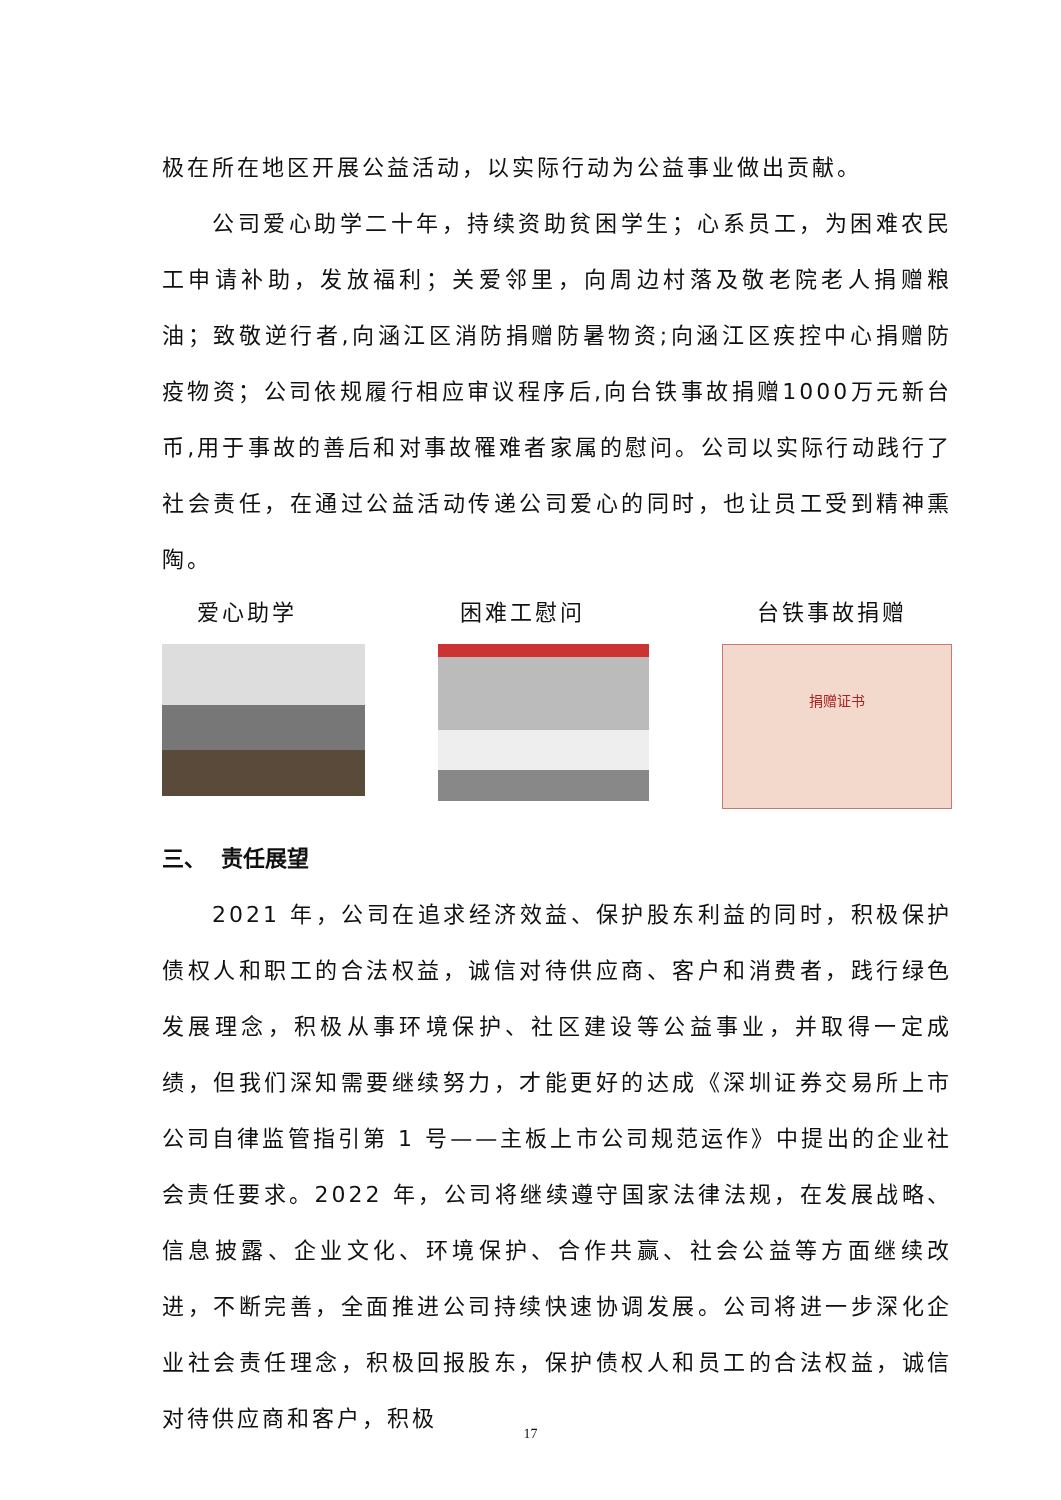极在所在地区开展公益活动，以实际行动为公益事业做出贡献。
公司爱心助学二十年，持续资助贫困学生；心系员工，为困难农民工申请补助，发放福利；关爱邻里，向周边村落及敬老院老人捐赠粮油；致敬逆行者,向涵江区消防捐赠防暑物资;向涵江区疾控中心捐赠防疫物资；公司依规履行相应审议程序后,向台铁事故捐赠1000万元新台币,用于事故的善后和对事故罹难者家属的慰问。公司以实际行动践行了社会责任，在通过公益活动传递公司爱心的同时，也让员工受到精神熏陶。
爱心助学 困难工慰问 台铁事故捐赠
捐赠证书
三、 责任展望
2021 年，公司在追求经济效益、保护股东利益的同时，积极保护债权人和职工的合法权益，诚信对待供应商、客户和消费者，践行绿色发展理念，积极从事环境保护、社区建设等公益事业，并取得一定成绩，但我们深知需要继续努力，才能更好的达成《深圳证券交易所上市公司自律监管指引第 1 号——主板上市公司规范运作》中提出的企业社会责任要求。2022 年，公司将继续遵守国家法律法规，在发展战略、信息披露、企业文化、环境保护、合作共赢、社会公益等方面继续改进，不断完善，全面推进公司持续快速协调发展。公司将进一步深化企业社会责任理念，积极回报股东，保护债权人和员工的合法权益，诚信对待供应商和客户，积极
17